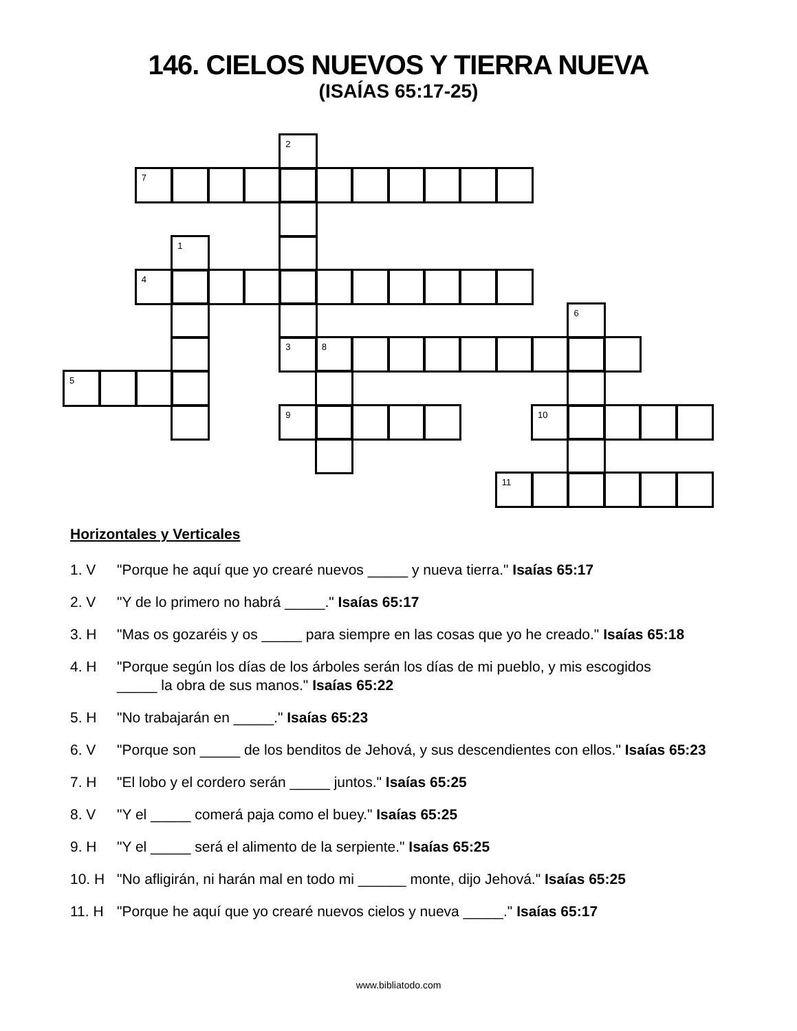146. CIELOS NUEVOS Y TIERRA NUEVA
(ISAÍAS 65:17-25)
2
7
1
4
6
3
8
5
9
10
11
Horizontales y Verticales
1. V "Porque he aquí que yo crearé nuevos _____ y nueva tierra." Isaías 65:17
2. V "Y de lo primero no habrá _____." Isaías 65:17
3. H "Mas os gozaréis y os _____ para siempre en las cosas que yo he creado." Isaías 65:18
4. H "Porque según los días de los árboles serán los días de mi pueblo, y mis escogidos
_____ la obra de sus manos." Isaías 65:22
5. H "No trabajarán en _____." Isaías 65:23
6. V "Porque son _____ de los benditos de Jehová, y sus descendientes con ellos." Isaías 65:23
7. H "El lobo y el cordero serán _____ juntos." Isaías 65:25
8. V "Y el _____ comerá paja como el buey." Isaías 65:25
9. H "Y el _____ será el alimento de la serpiente." Isaías 65:25
10. H "No afligirán, ni harán mal en todo mi ______ monte, dijo Jehová." Isaías 65:25
11. H "Porque he aquí que yo crearé nuevos cielos y nueva _____." Isaías 65:17
www.bibliatodo.com